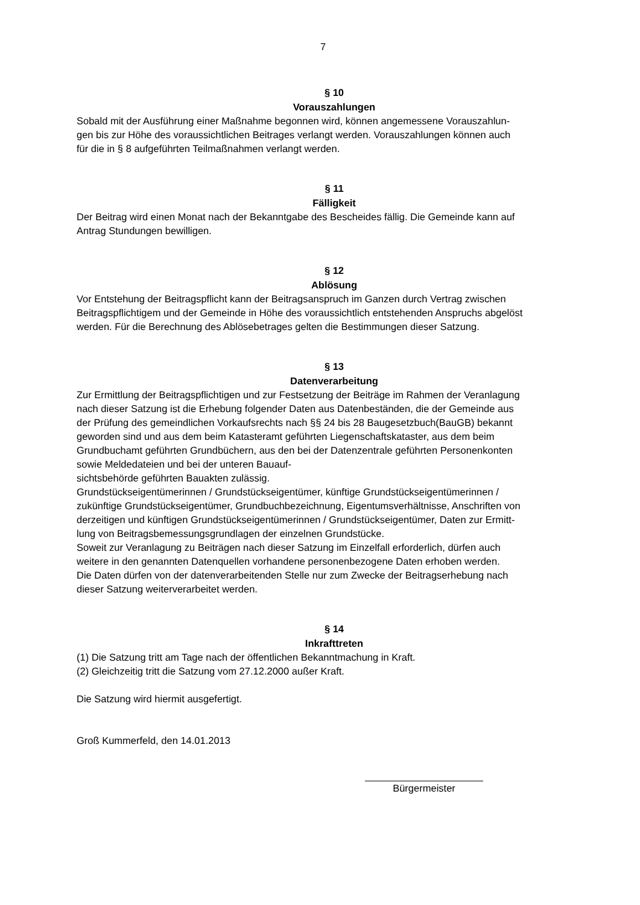7
§ 10
Vorauszahlungen
Sobald mit der Ausführung einer Maßnahme begonnen wird, können angemessene Vorauszahlun-
gen bis zur Höhe des voraussichtlichen Beitrages verlangt werden. Vorauszahlungen können auch
für die in § 8 aufgeführten Teilmaßnahmen verlangt werden.
§ 11
Fälligkeit
Der Beitrag wird einen Monat nach der Bekanntgabe des Bescheides fällig. Die Gemeinde kann auf
Antrag Stundungen bewilligen.
§ 12
Ablösung
Vor Entstehung der Beitragspflicht kann der Beitragsanspruch im Ganzen durch Vertrag zwischen
Beitragspflichtigem und der Gemeinde in Höhe des voraussichtlich entstehenden Anspruchs abgelöst
werden. Für die Berechnung des Ablösebetrages gelten die Bestimmungen dieser Satzung.
§ 13
Datenverarbeitung
Zur Ermittlung der Beitragspflichtigen und zur Festsetzung der Beiträge im Rahmen der Veranlagung
nach dieser Satzung ist die Erhebung folgender Daten aus Datenbeständen, die der Gemeinde aus
der Prüfung des gemeindlichen Vorkaufsrechts nach §§ 24 bis 28 Baugesetzbuch(BauGB) bekannt
geworden sind und aus dem beim Katasteramt geführten Liegenschaftskataster, aus dem beim
Grundbuchamt geführten Grundbüchern, aus den bei der Datenzentrale geführten Personenkonten
sowie Meldedateien und bei der unteren Bauauf-
sichtsbehörde geführten Bauakten zulässig.
Grundstückseigentümerinnen / Grundstückseigentümer, künftige Grundstückseigentümerinnen /
zukünftige Grundstückseigentümer, Grundbuchbezeichnung, Eigentumsverhältnisse, Anschriften von
derzeitigen und künftigen Grundstückseigentümerinnen / Grundstückseigentümer, Daten zur Ermitt-
lung von Beitragsbemessungsgrundlagen der einzelnen Grundstücke.
Soweit zur Veranlagung zu Beiträgen nach dieser Satzung im Einzelfall erforderlich, dürfen auch
weitere in den genannten Datenquellen vorhandene personenbezogene Daten erhoben werden.
Die Daten dürfen von der datenverarbeitenden Stelle nur zum Zwecke der Beitragserhebung nach
dieser Satzung weiterverarbeitet werden.
§ 14
Inkrafttreten
(1) Die Satzung tritt am Tage nach der öffentlichen Bekanntmachung in Kraft.
(2) Gleichzeitig tritt die Satzung vom 27.12.2000 außer Kraft.
Die Satzung wird hiermit ausgefertigt.
Groß Kummerfeld, den 14.01.2013
Bürgermeister